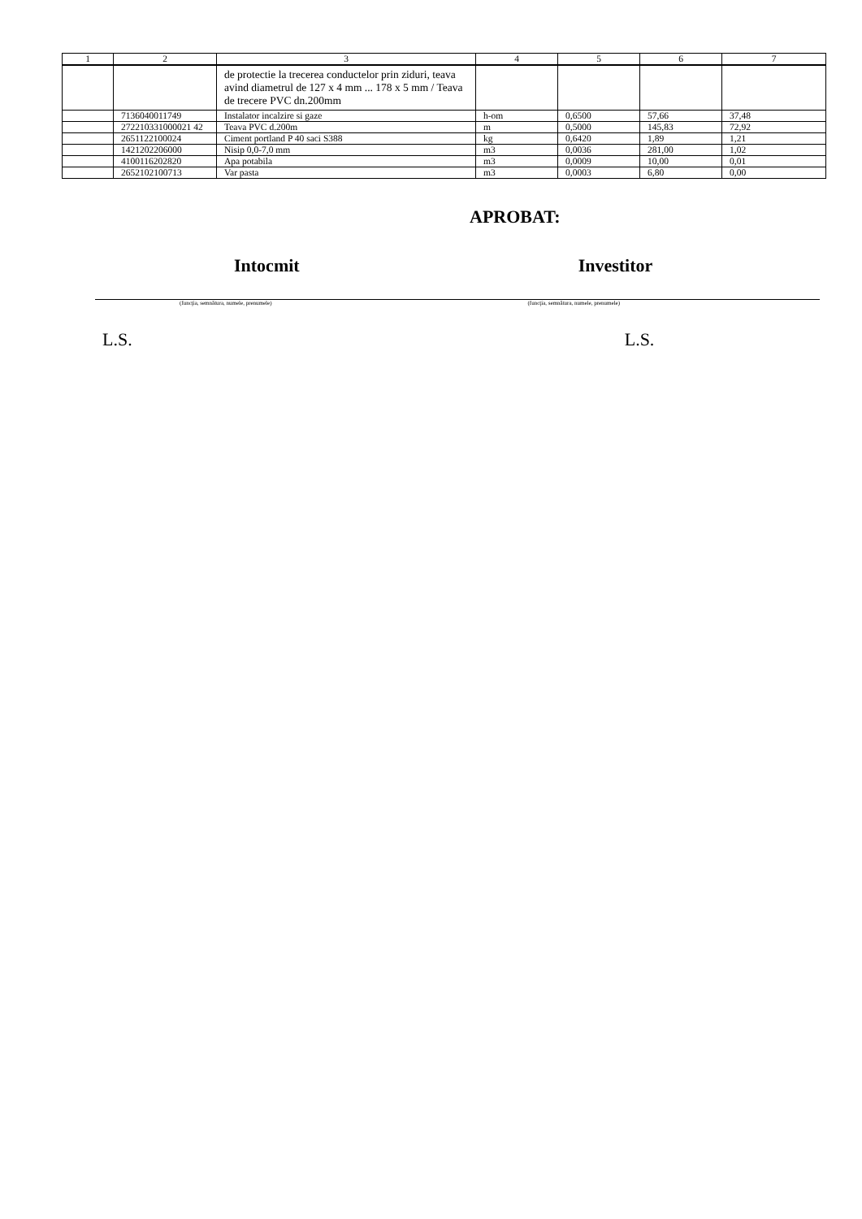| 1 | 2 | 3 | 4 | 5 | 6 | 7 |
| --- | --- | --- | --- | --- | --- | --- |
| | | de protectie la trecerea conductelor prin ziduri, teava avind diametrul de 127 x 4 mm ... 178 x 5 mm / Teava de trecere PVC dn.200mm | | | | |
| | 7136040011749 | Instalator incalzire si gaze | h-om | 0,6500 | 57,66 | 37,48 |
| | 272210331000021 42 | Teava PVC d.200m | m | 0,5000 | 145,83 | 72,92 |
| | 2651122100024 | Ciment portland P 40 saci S388 | kg | 0,6420 | 1,89 | 1,21 |
| | 1421202206000 | Nisip 0,0-7,0 mm | m3 | 0,0036 | 281,00 | 1,02 |
| | 4100116202820 | Apa potabila | m3 | 0,0009 | 10,00 | 0,01 |
| | 2652102100713 | Var pasta | m3 | 0,0003 | 6,80 | 0,00 |
APROBAT:
Intocmit Investitor
(funcţia, semnătura, numele, prenumele) (funcţia, semnătura, numele, prenumele)
L.S. L.S.